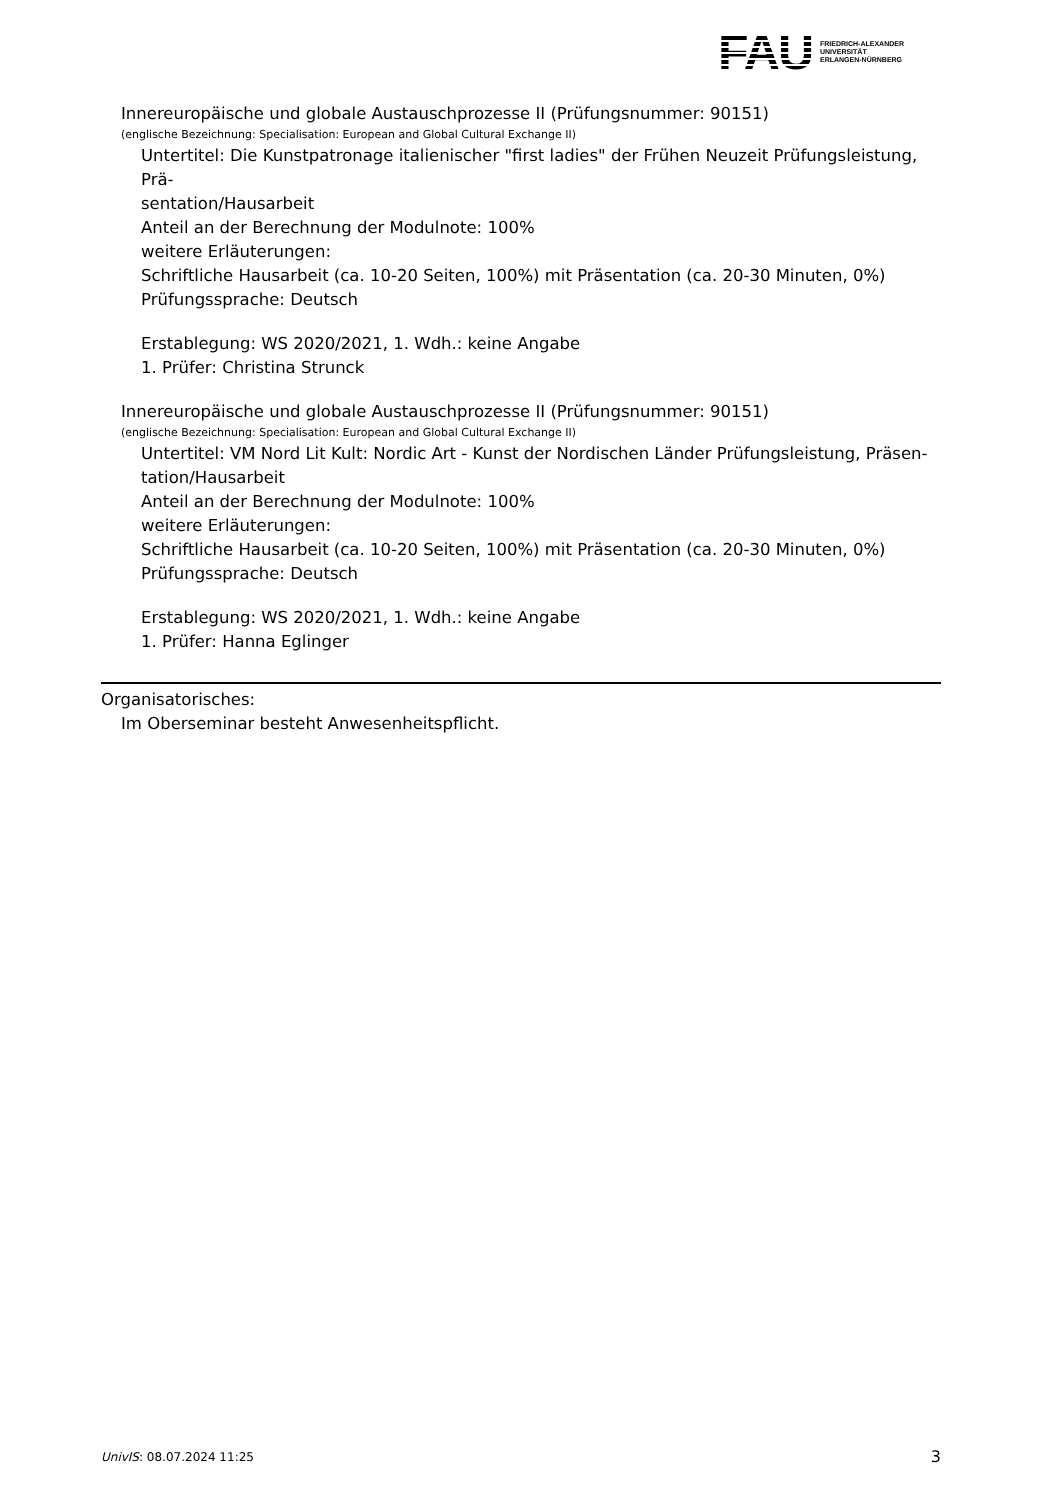FAU
FRIEDRICH-ALEXANDER
UNIVERSITÄT
ERLANGEN-NÜRNBERG
Innereuropäische und globale Austauschprozesse II (Prüfungsnummer: 90151)
(englische Bezeichnung: Specialisation: European and Global Cultural Exchange II)
Untertitel: Die Kunstpatronage italienischer "first ladies" der Frühen Neuzeit Prüfungsleistung, Prä-
sentation/Hausarbeit
Anteil an der Berechnung der Modulnote: 100%
weitere Erläuterungen:
Schriftliche Hausarbeit (ca. 10-20 Seiten, 100%) mit Präsentation (ca. 20-30 Minuten, 0%)
Prüfungssprache: Deutsch
Erstablegung: WS 2020/2021, 1. Wdh.: keine Angabe
1. Prüfer: Christina Strunck
Innereuropäische und globale Austauschprozesse II (Prüfungsnummer: 90151)
(englische Bezeichnung: Specialisation: European and Global Cultural Exchange II)
Untertitel: VM Nord Lit Kult: Nordic Art - Kunst der Nordischen Länder Prüfungsleistung, Präsen-
tation/Hausarbeit
Anteil an der Berechnung der Modulnote: 100%
weitere Erläuterungen:
Schriftliche Hausarbeit (ca. 10-20 Seiten, 100%) mit Präsentation (ca. 20-30 Minuten, 0%)
Prüfungssprache: Deutsch
Erstablegung: WS 2020/2021, 1. Wdh.: keine Angabe
1. Prüfer: Hanna Eglinger
Organisatorisches:
Im Oberseminar besteht Anwesenheitspflicht.
UnivIS: 08.07.2024 11:25 3